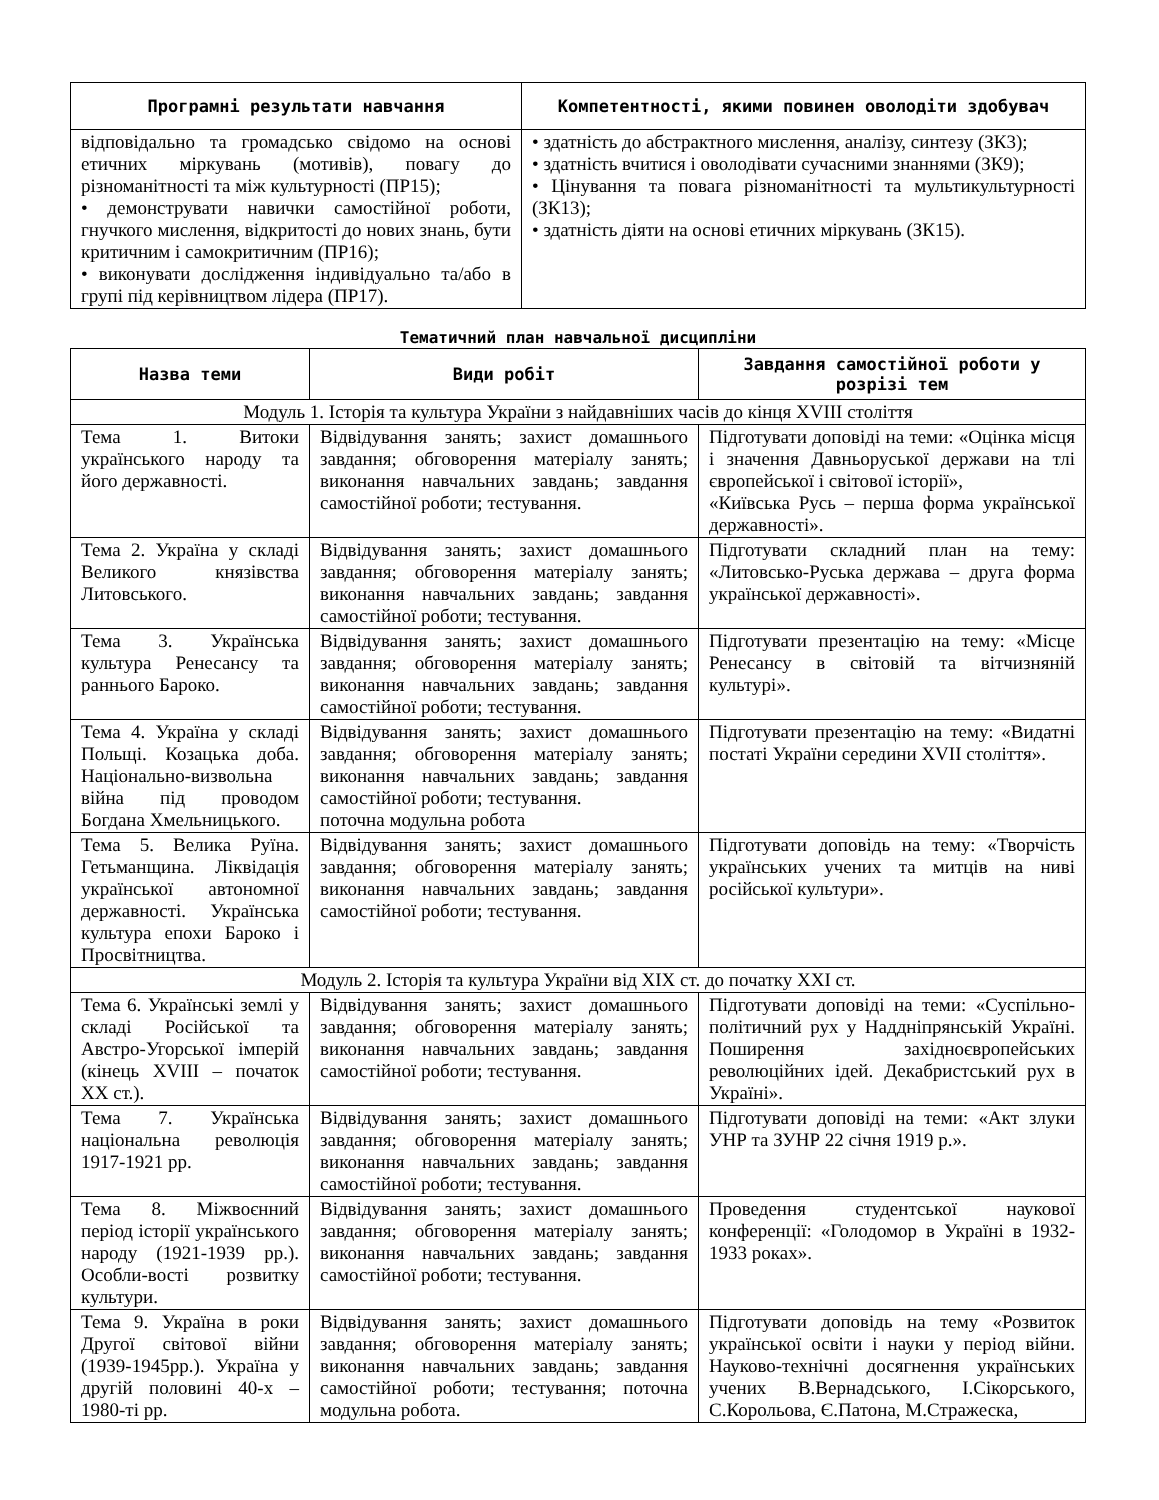| Програмні результати навчання | Компетентності, якими повинен оволодіти здобувач |
| --- | --- |
| відповідально та громадсько свідомо на основі етичних міркувань (мотивів), повагу до різноманітності та між культурності (ПР15); • демонструвати навички самостійної роботи, гнучкого мислення, відкритості до нових знань, бути критичним і самокритичним (ПР16); • виконувати дослідження індивідуально та/або в групі під керівництвом лідера (ПР17). | • здатність до абстрактного мислення, аналізу, синтезу (ЗК3); • здатність вчитися і оволодівати сучасними знаннями (ЗК9); • Цінування та повага різноманітності та мультикультурності (ЗК13); • здатність діяти на основі етичних міркувань (ЗК15). |
Тематичний план навчальної дисципліни
| Назва теми | Види робіт | Завдання самостійної роботи у розрізі тем |
| --- | --- | --- |
| Модуль 1. Історія та культура України з найдавніших часів до кінця XVIII століття | | |
| Тема 1. Витоки українського народу та його державності. | Відвідування занять; захист домашнього завдання; обговорення матеріалу занять; виконання навчальних завдань; завдання самостійної роботи; тестування. | Підготувати доповіді на теми: «Оцінка місця і значення Давньоруської держави на тлі європейської і світової історії», «Київська Русь – перша форма української державності». |
| Тема 2. Україна у складі Великого князівства Литовського. | Відвідування занять; захист домашнього завдання; обговорення матеріалу занять; виконання навчальних завдань; завдання самостійної роботи; тестування. | Підготувати складний план на тему: «Литовсько-Руська держава – друга форма української державності». |
| Тема 3. Українська культура Ренесансу та раннього Бароко. | Відвідування занять; захист домашнього завдання; обговорення матеріалу занять; виконання навчальних завдань; завдання самостійної роботи; тестування. | Підготувати презентацію на тему: «Місце Ренесансу в світовій та вітчизняній культурі». |
| Тема 4. Україна у складі Польщі. Козацька доба. Національно-визвольна війна під проводом Богдана Хмельницького. | Відвідування занять; захист домашнього завдання; обговорення матеріалу занять; виконання навчальних завдань; завдання самостійної роботи; тестування. поточна модульна робота | Підготувати презентацію на тему: «Видатні постаті України середини XVII століття». |
| Тема 5. Велика Руїна. Гетьманщина. Ліквідація української автономної державності. Українська культура епохи Бароко і Просвітництва. | Відвідування занять; захист домашнього завдання; обговорення матеріалу занять; виконання навчальних завдань; завдання самостійної роботи; тестування. | Підготувати доповідь на тему: «Творчість українських учених та митців на ниві російської культури». |
| Модуль 2. Історія та культура України від XIX ст. до початку XXI ст. | | |
| Тема 6. Українські землі у складі Російської та Австро-Угорської імперій (кінець XVIII – початок XX ст.). | Відвідування занять; захист домашнього завдання; обговорення матеріалу занять; виконання навчальних завдань; завдання самостійної роботи; тестування. | Підготувати доповіді на теми: «Суспільно-політичний рух у Наддніпрянській Україні. Поширення західноєвропейських революційних ідей. Декабристський рух в Україні». |
| Тема 7. Українська національна революція 1917-1921 рр. | Відвідування занять; захист домашнього завдання; обговорення матеріалу занять; виконання навчальних завдань; завдання самостійної роботи; тестування. | Підготувати доповіді на теми: «Акт злуки УНР та ЗУНР 22 січня 1919 р.». |
| Тема 8. Міжвоєнний період історії українського народу (1921-1939 рр.). Особли-вості розвитку культури. | Відвідування занять; захист домашнього завдання; обговорення матеріалу занять; виконання навчальних завдань; завдання самостійної роботи; тестування. | Проведення студентської наукової конференції: «Голодомор в Україні в 1932-1933 роках». |
| Тема 9. Україна в роки Другої світової війни (1939-1945рр.). Україна у другій половині 40-х – 1980-ті рр. | Відвідування занять; захист домашнього завдання; обговорення матеріалу занять; виконання навчальних завдань; завдання самостійної роботи; тестування; поточна модульна робота. | Підготувати доповідь на тему «Розвиток української освіти і науки у період війни. Науково-технічні досягнення українських учених В.Вернадського, І.Сікорського, С.Корольова, Є.Патона, М.Стражеска, |